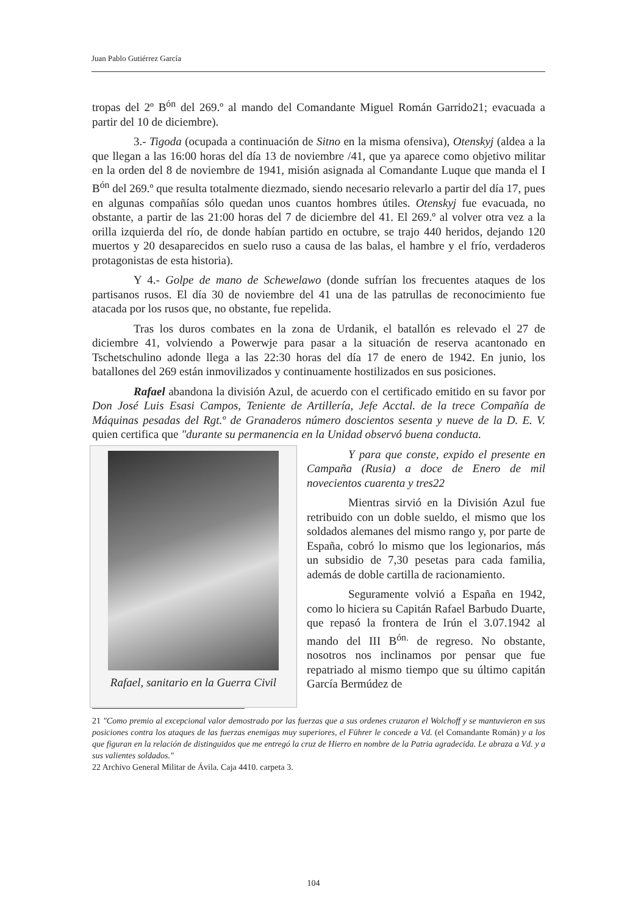Juan Pablo Gutiérrez García
tropas del 2º B<sup>ón</sup> del 269.º al mando del Comandante Miguel Román Garrido21; evacuada a partir del 10 de diciembre).
3.- Tigoda (ocupada a continuación de Sitno en la misma ofensiva), Otenskyj (aldea a la que llegan a las 16:00 horas del día 13 de noviembre /41, que ya aparece como objetivo militar en la orden del 8 de noviembre de 1941, misión asignada al Comandante Luque que manda el I B<sup>ón</sup> del 269.º que resulta totalmente diezmado, siendo necesario relevarlo a partir del día 17, pues en algunas compañías sólo quedan unos cuantos hombres útiles. Otenskyj fue evacuada, no obstante, a partir de las 21:00 horas del 7 de diciembre del 41. El 269.º al volver otra vez a la orilla izquierda del río, de donde habían partido en octubre, se trajo 440 heridos, dejando 120 muertos y 20 desaparecidos en suelo ruso a causa de las balas, el hambre y el frío, verdaderos protagonistas de esta historia).
Y 4.- Golpe de mano de Schewelawo (donde sufrían los frecuentes ataques de los partisanos rusos. El día 30 de noviembre del 41 una de las patrullas de reconocimiento fue atacada por los rusos que, no obstante, fue repelida.
Tras los duros combates en la zona de Urdanik, el batallón es relevado el 27 de diciembre 41, volviendo a Powerwje para pasar a la situación de reserva acantonado en Tschetschulino adonde llega a las 22:30 horas del día 17 de enero de 1942. En junio, los batallones del 269 están inmovilizados y continuamente hostilizados en sus posiciones.
Rafael abandona la división Azul, de acuerdo con el certificado emitido en su favor por Don José Luis Esasi Campos, Teniente de Artillería, Jefe Acctal. de la trece Compañía de Máquinas pesadas del Rgt.º de Granaderos número doscientos sesenta y nueve de la D. E. V. quien certifica que "durante su permanencia en la Unidad observó buena conducta.
Rafael, sanitario en la Guerra Civil
Y para que conste, expido el presente en Campaña (Rusia) a doce de Enero de mil novecientos cuarenta y tres22
Mientras sirvió en la División Azul fue retribuido con un doble sueldo, el mismo que los soldados alemanes del mismo rango y, por parte de España, cobró lo mismo que los legionarios, más un subsidio de 7,30 pesetas para cada familia, además de doble cartilla de racionamiento.
Seguramente volvió a España en 1942, como lo hiciera su Capitán Rafael Barbudo Duarte, que repasó la frontera de Irún el 3.07.1942 al mando del III B<sup>ón.</sup> de regreso. No obstante, nosotros nos inclinamos por pensar que fue repatriado al mismo tiempo que su último capitán García Bermúdez de
21 "Como premio al excepcional valor demostrado por las fuerzas que a sus ordenes cruzaron el Wolchoff y se mantuvieron en sus posiciones contra los ataques de las fuerzas enemigas muy superiores, el Führer le concede a Vd. (el Comandante Román) y a los que figuran en la relación de distinguidos que me entregó la cruz de Hierro en nombre de la Patria agradecida. Le abraza a Vd. y a sus valientes soldados."
22 Archivo General Militar de Ávila. Caja 4410. carpeta 3.
104